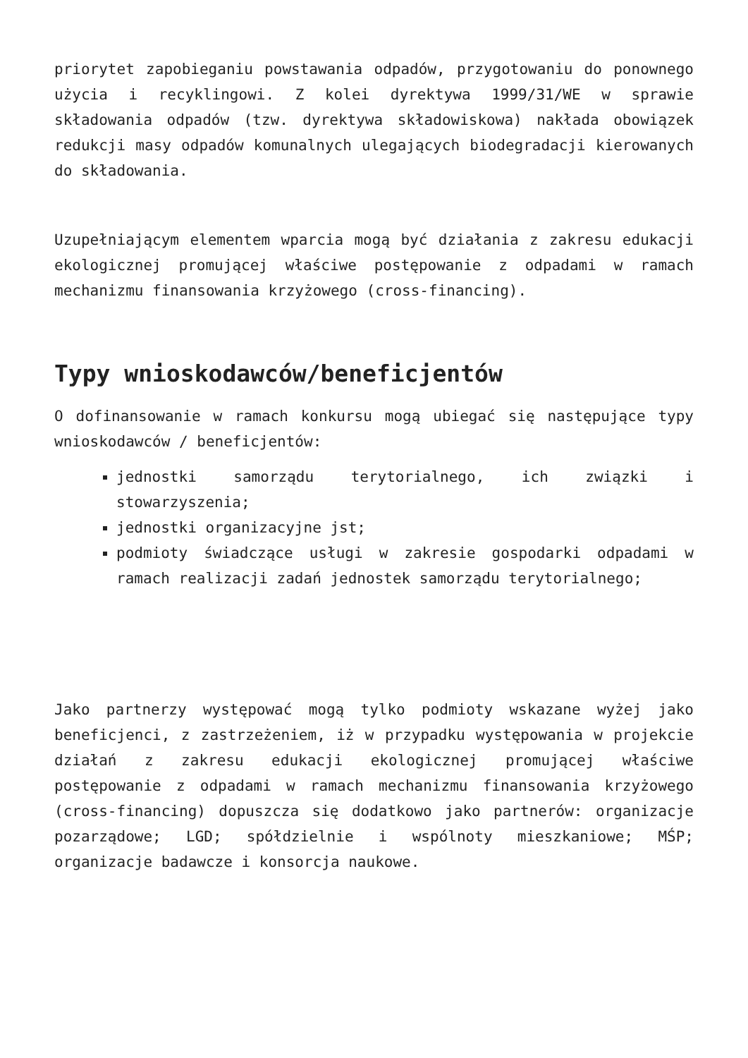priorytet zapobieganiu powstawania odpadów, przygotowaniu do ponownego użycia i recyklingowi. Z kolei dyrektywa 1999/31/WE w sprawie składowania odpadów (tzw. dyrektywa składowiskowa) nakłada obowiązek redukcji masy odpadów komunalnych ulegających biodegradacji kierowanych do składowania.
Uzupełniającym elementem wparcia mogą być działania z zakresu edukacji ekologicznej promującej właściwe postępowanie z odpadami w ramach mechanizmu finansowania krzyżowego (cross-financing).
Typy wnioskodawców/beneficjentów
O dofinansowanie w ramach konkursu mogą ubiegać się następujące typy wnioskodawców / beneficjentów:
jednostki samorządu terytorialnego, ich związki i stowarzyszenia;
jednostki organizacyjne jst;
podmioty świadczące usługi w zakresie gospodarki odpadami w ramach realizacji zadań jednostek samorządu terytorialnego;
Jako partnerzy występować mogą tylko podmioty wskazane wyżej jako beneficjenci, z zastrzeżeniem, iż w przypadku występowania w projekcie działań z zakresu edukacji ekologicznej promującej właściwe postępowanie z odpadami w ramach mechanizmu finansowania krzyżowego (cross-financing) dopuszcza się dodatkowo jako partnerów: organizacje pozarządowe; LGD; spółdzielnie i wspólnoty mieszkaniowe; MŚP; organizacje badawcze i konsorcja naukowe.